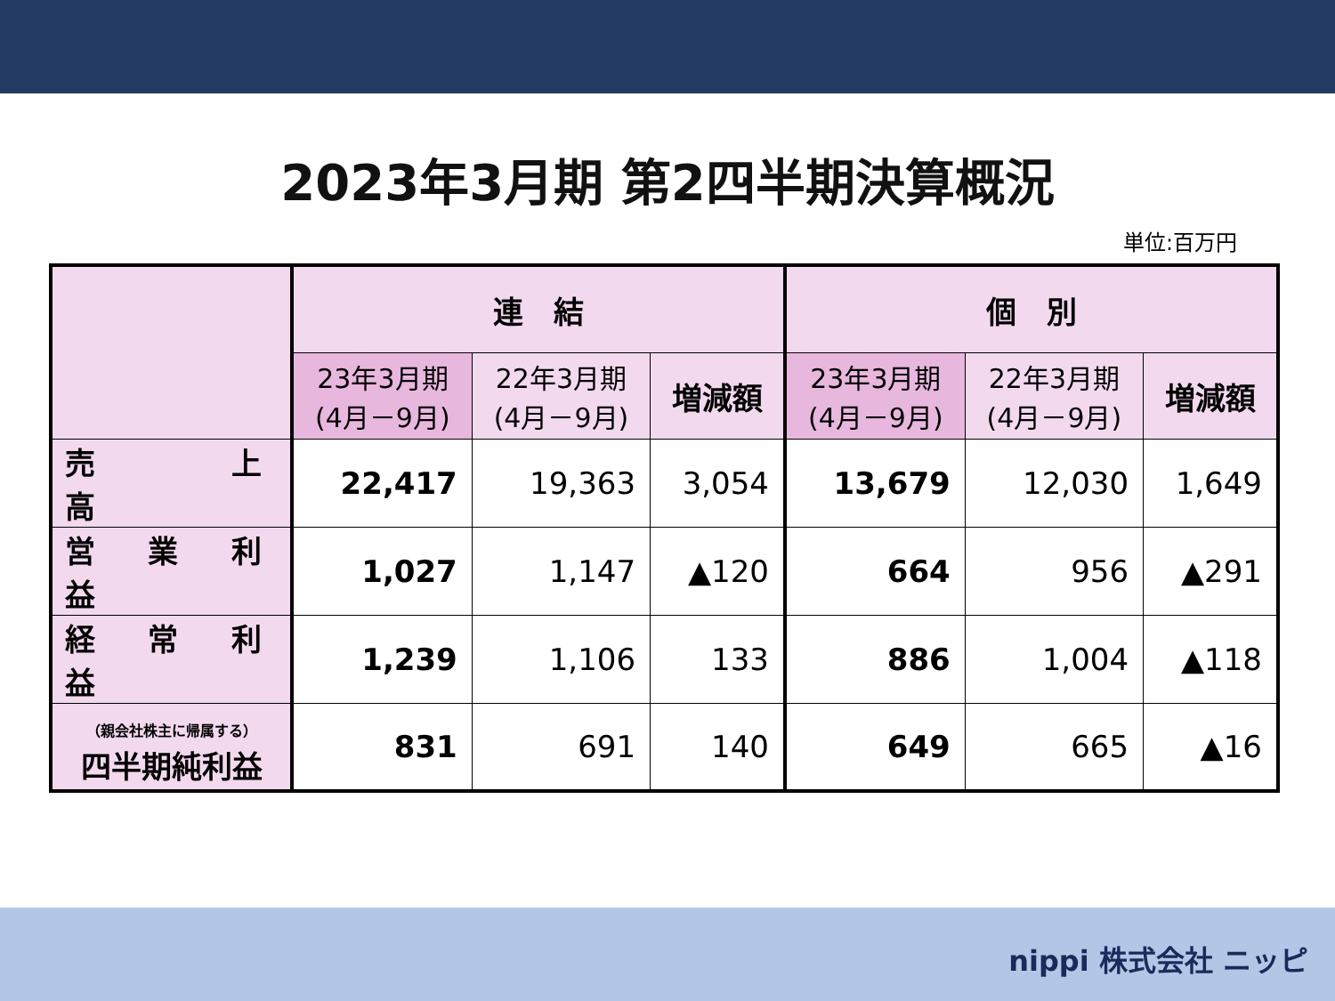2023年3月期 第2四半期決算概況
単位:百万円
| | 連 結 | | | 個 別 | | |
| --- | --- | --- | --- | --- | --- | --- |
| | 23年3月期 (4月－9月) | 22年3月期 (4月－9月) | 増減額 | 23年3月期 (4月－9月) | 22年3月期 (4月－9月) | 増減額 |
| 売 上 高 | 22,417 | 19,363 | 3,054 | 13,679 | 12,030 | 1,649 |
| 営 業 利 益 | 1,027 | 1,147 | ▲120 | 664 | 956 | ▲291 |
| 経 常 利 益 | 1,239 | 1,106 | 133 | 886 | 1,004 | ▲118 |
| （親会社株主に帰属する） 四半期純利益 | 831 | 691 | 140 | 649 | 665 | ▲16 |
nippi 株式会社 ニッピ